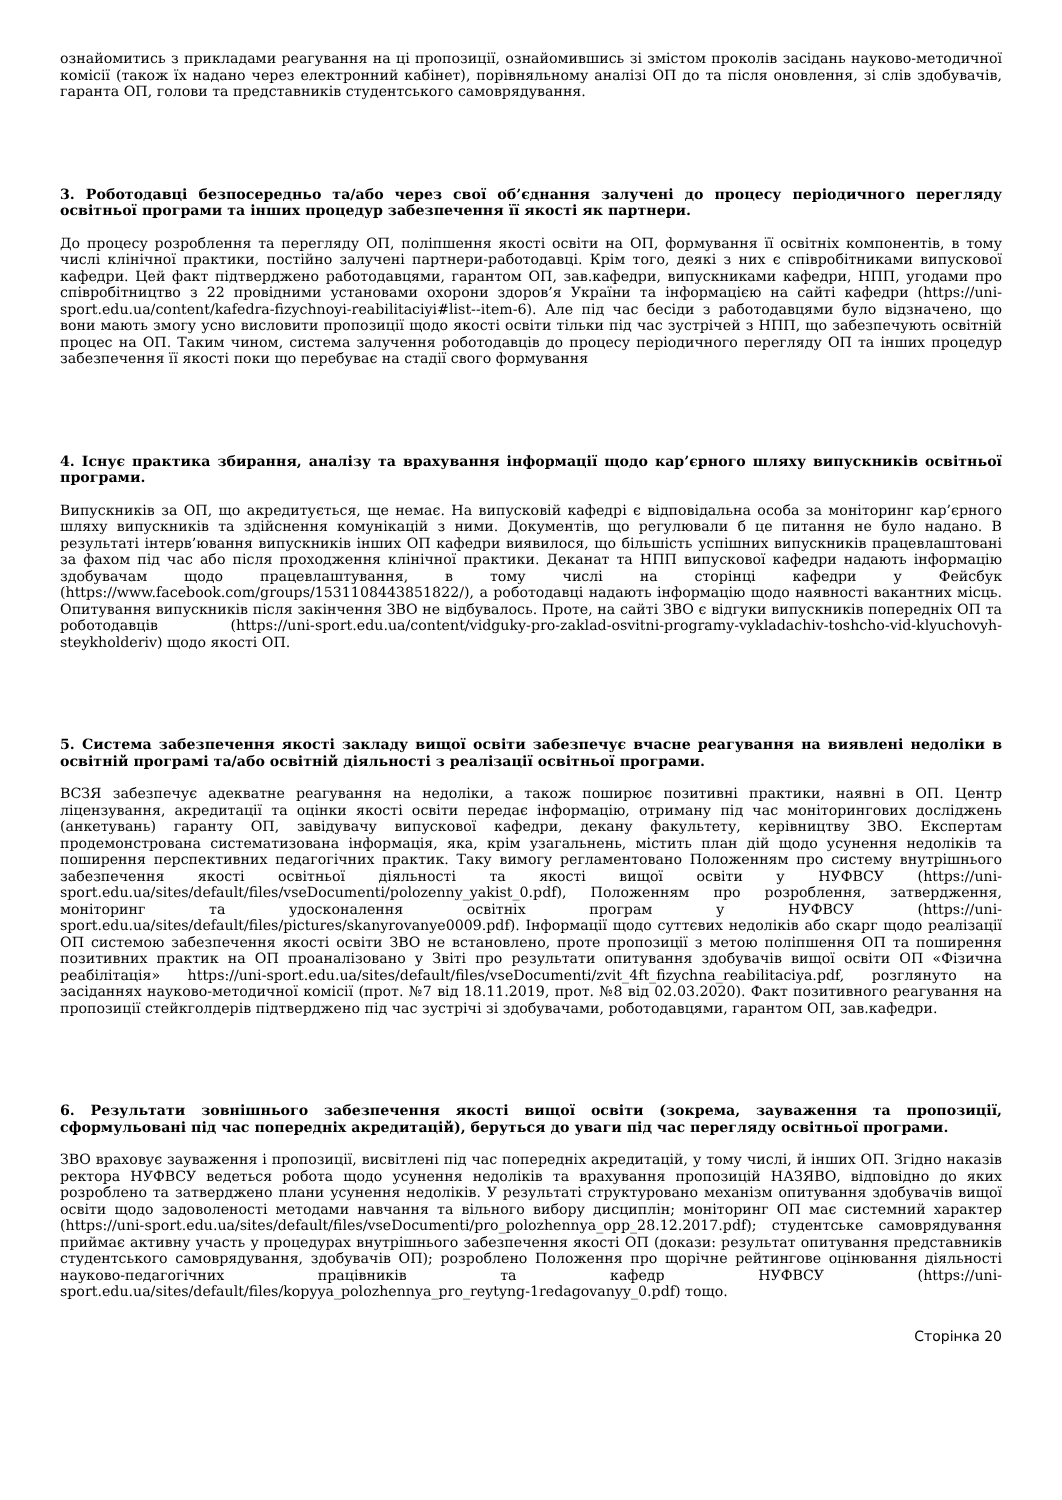ознайомитись з прикладами реагування на ці пропозиції, ознайомившись зі змістом проколів засідань науково-методичної комісії (також їх надано через електронний кабінет), порівняльному аналізі ОП до та після оновлення, зі слів здобувачів, гаранта ОП, голови та представників студентського самоврядування.
3. Роботодавці безпосередньо та/або через свої об’єднання залучені до процесу періодичного перегляду освітньої програми та інших процедур забезпечення її якості як партнери.
До процесу розроблення та перегляду ОП, поліпшення якості освіти на ОП, формування її освітніх компонентів, в тому числі клінічної практики, постійно залучені партнери-работодавці. Крім того, деякі з них є співробітниками випускової кафедри. Цей факт підтверджено работодавцями, гарантом ОП, зав.кафедри, випускниками кафедри, НПП, угодами про співробітництво з 22 провідними установами охорони здоров’я України та інформацією на сайті кафедри (https://uni-sport.edu.ua/content/kafedra-fizychnoyi-reabilitaciyi#list--item-6). Але під час бесіди з работодавцями було відзначено, що вони мають змогу усно висловити пропозиції щодо якості освіти тільки під час зустрічей з НПП, що забезпечують освітній процес на ОП. Таким чином, система залучення роботодавців до процесу періодичного перегляду ОП та інших процедур забезпечення її якості поки що перебуває на стадії свого формування
4. Існує практика збирання, аналізу та врахування інформації щодо кар’єрного шляху випускників освітньої програми.
Випускників за ОП, що акредитується, ще немає. На випусковій кафедрі є відповідальна особа за моніторинг кар’єрного шляху випускників та здійснення комунікацій з ними. Документів, що регулювали б це питання не було надано. В результаті інтерв’ювання випускників інших ОП кафедри виявилося, що більшість успішних випускників працевлаштовані за фахом під час або після проходження клінічної практики. Деканат та НПП випускової кафедри надають інформацію здобувачам щодо працевлаштування, в тому числі на сторінці кафедри у Фейсбук (https://www.facebook.com/groups/1531108443851822/), а роботодавці надають інформацію щодо наявності вакантних місць. Опитування випускників після закінчення ЗВО не відбувалось. Проте, на сайті ЗВО є відгуки випускників попередніх ОП та роботодавців (https://uni-sport.edu.ua/content/vidguky-pro-zaklad-osvitni-programy-vykladachiv-toshcho-vid-klyuchovyh-steykholderiv) щодо якості ОП.
5. Система забезпечення якості закладу вищої освіти забезпечує вчасне реагування на виявлені недоліки в освітній програмі та/або освітній діяльності з реалізації освітньої програми.
ВСЗЯ забезпечує адекватне реагування на недоліки, а також поширює позитивні практики, наявні в ОП. Центр ліцензування, акредитації та оцінки якості освіти передає інформацію, отриману під час моніторингових досліджень (анкетувань) гаранту ОП, завідувачу випускової кафедри, декану факультету, керівництву ЗВО. Експертам продемонстрована систематизована інформація, яка, крім узагальнень, містить план дій щодо усунення недоліків та поширення перспективних педагогічних практик. Таку вимогу регламентовано Положенням про систему внутрішнього забезпечення якості освітньої діяльності та якості вищої освіти у НУФВСУ (https://uni-sport.edu.ua/sites/default/files/vseDocumenti/polozenny_yakist_0.pdf), Положенням про розроблення, затвердження, моніторинг та удосконалення освітніх програм у НУФВСУ (https://uni-sport.edu.ua/sites/default/files/pictures/skanyrovanye0009.pdf). Інформації щодо суттєвих недоліків або скарг щодо реалізації ОП системою забезпечення якості освіти ЗВО не встановлено, проте пропозиції з метою поліпшення ОП та поширення позитивних практик на ОП проаналізовано у Звіті про результати опитування здобувачів вищої освіти ОП «Фізична реабілітація» https://uni-sport.edu.ua/sites/default/files/vseDocumenti/zvit_4ft_fizychna_reabilitaciya.pdf, розглянуто на засіданнях науково-методичної комісії (прот. №7 від 18.11.2019, прот. №8 від 02.03.2020). Факт позитивного реагування на пропозиції стейкголдерів підтверджено під час зустрічі зі здобувачами, роботодавцями, гарантом ОП, зав.кафедри.
6. Результати зовнішнього забезпечення якості вищої освіти (зокрема, зауваження та пропозиції, сформульовані під час попередніх акредитацій), беруться до уваги під час перегляду освітньої програми.
ЗВО враховує зауваження і пропозиції, висвітлені під час попередніх акредитацій, у тому числі, й інших ОП. Згідно наказів ректора НУФВСУ ведеться робота щодо усунення недоліків та врахування пропозицій НАЗЯВО, відповідно до яких розроблено та затверджено плани усунення недоліків. У результаті структуровано механізм опитування здобувачів вищої освіти щодо задоволеності методами навчання та вільного вибору дисциплін; моніторинг ОП має системний характер (https://uni-sport.edu.ua/sites/default/files/vseDocumenti/pro_polozhennya_opp_28.12.2017.pdf); студентське самоврядування приймає активну участь у процедурах внутрішнього забезпечення якості ОП (докази: результат опитування представників студентського самоврядування, здобувачів ОП); розроблено Положення про щорічне рейтингове оцінювання діяльності науково-педагогічних працівників та кафедр НУФВСУ (https://uni-sport.edu.ua/sites/default/files/kopyya_polozhennya_pro_reytyng-1redagovanyy_0.pdf) тощо.
Сторінка 20